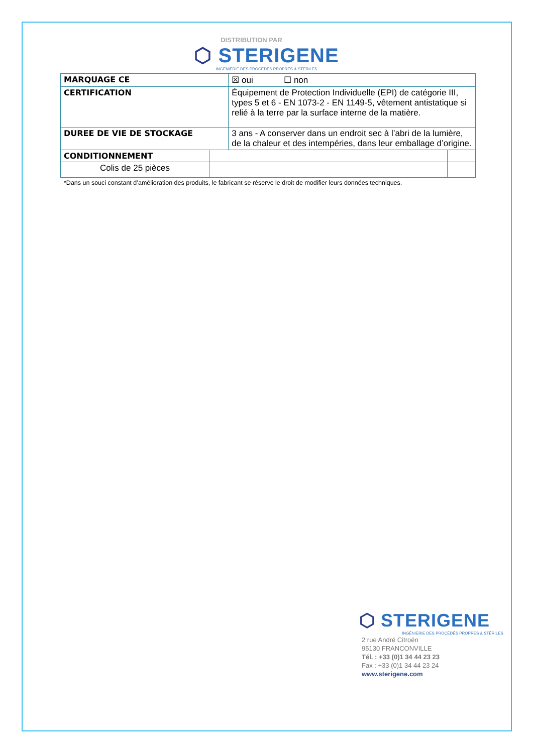DISTRIBUTION PAR
⬡ STERIGENE
INGÉNIERIE DES PROCÉDÉS PROPRES & STÉRILES
| MARQUAGE CE | | ☒ oui ☐ non | |
| CERTIFICATION | | Équipement de Protection Individuelle (EPI) de catégorie III, types 5 et 6 - EN 1073-2 - EN 1149-5, vêtement antistatique si relié à la terre par la surface interne de la matière. | |
| DUREE DE VIE DE STOCKAGE | | 3 ans - A conserver dans un endroit sec à l’abri de la lumière, de la chaleur et des intempéries, dans leur emballage d’origine. | |
| CONDITIONNEMENT | | | |
| Colis de 25 pièces | | | |
*Dans un souci constant d’amélioration des produits, le fabricant se réserve le droit de modifier leurs données techniques.
⬡ STERIGENE
INGÉNIERIE DES PROCÉDÉS PROPRES & STÉRILES
2 rue André Citroën
95130 FRANCONVILLE
Tél. : +33 (0)1 34 44 23 23
Fax : +33 (0)1 34 44 23 24
www.sterigene.com